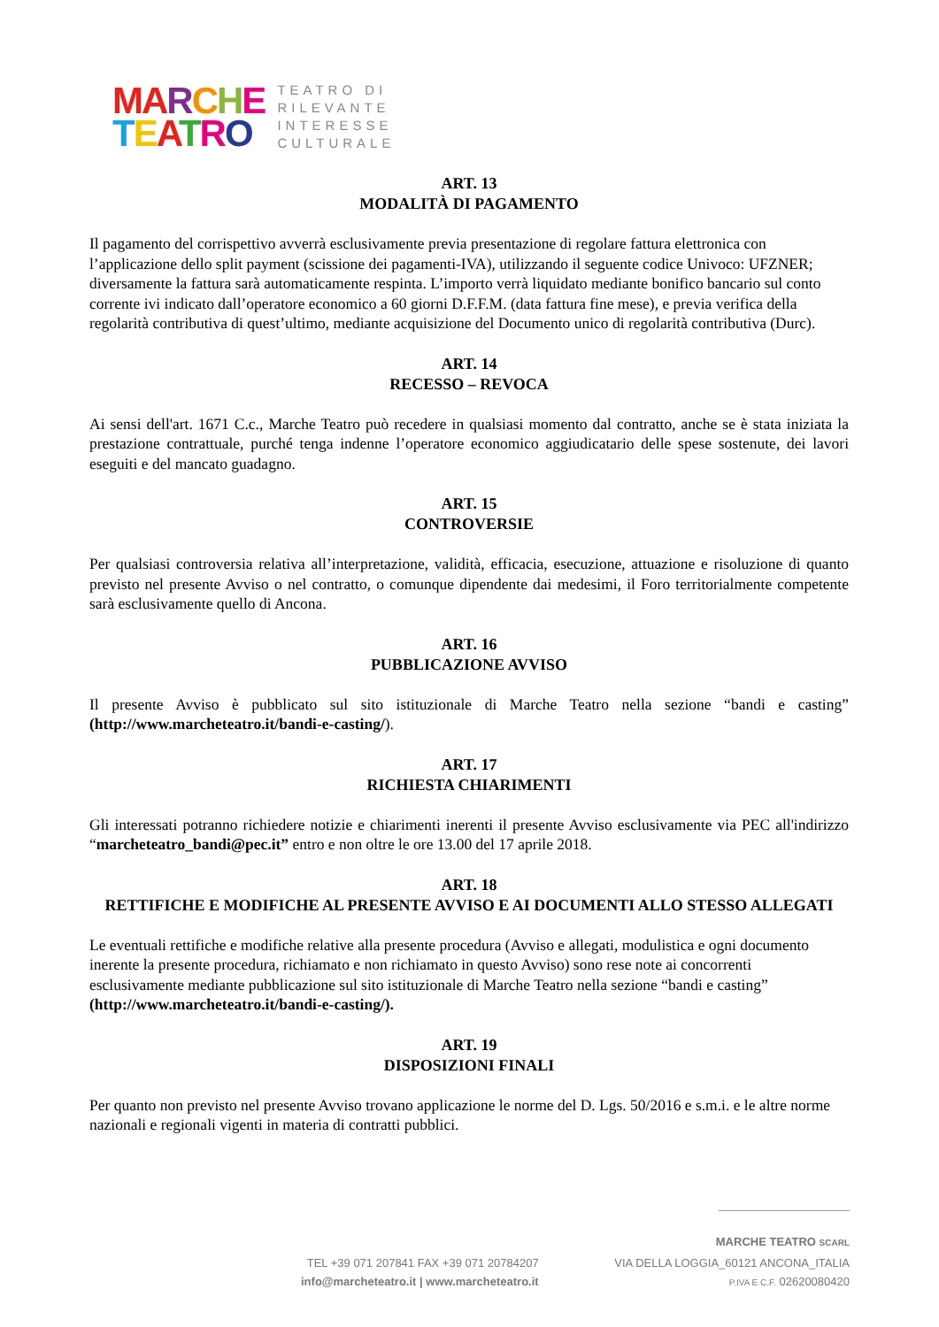MA RCHE
TEATRO
TEATRO DI
RILEVANTE
INTERESSE
CULTURALE
ART. 13
MODALITÀ DI PAGAMENTO
Il pagamento del corrispettivo avverrà esclusivamente previa presentazione di regolare fattura elettronica con l’applicazione dello split payment (scissione dei pagamenti-IVA), utilizzando il seguente codice Univoco: UFZNER; diversamente la fattura sarà automaticamente respinta. L’importo verrà liquidato mediante bonifico bancario sul conto corrente ivi indicato dall’operatore economico a 60 giorni D.F.F.M. (data fattura fine mese), e previa verifica della regolarità contributiva di quest’ultimo, mediante acquisizione del Documento unico di regolarità contributiva (Durc).
ART. 14
RECESSO – REVOCA
Ai sensi dell'art. 1671 C.c., Marche Teatro può recedere in qualsiasi momento dal contratto, anche se è stata iniziata la prestazione contrattuale, purché tenga indenne l’operatore economico aggiudicatario delle spese sostenute, dei lavori eseguiti e del mancato guadagno.
ART. 15
CONTROVERSIE
Per qualsiasi controversia relativa all’interpretazione, validità, efficacia, esecuzione, attuazione e risoluzione di quanto previsto nel presente Avviso o nel contratto, o comunque dipendente dai medesimi, il Foro territorialmente competente sarà esclusivamente quello di Ancona.
ART. 16
PUBBLICAZIONE AVVISO
Il presente Avviso è pubblicato sul sito istituzionale di Marche Teatro nella sezione “bandi e casting” (http://www.marcheteatro.it/bandi-e-casting/).
ART. 17
RICHIESTA CHIARIMENTI
Gli interessati potranno richiedere notizie e chiarimenti inerenti il presente Avviso esclusivamente via PEC all'indirizzo “marcheteatro_bandi@pec.it” entro e non oltre le ore 13.00 del 17 aprile 2018.
ART. 18
RETTIFICHE E MODIFICHE AL PRESENTE AVVISO E AI DOCUMENTI ALLO STESSO ALLEGATI
Le eventuali rettifiche e modifiche relative alla presente procedura (Avviso e allegati, modulistica e ogni documento inerente la presente procedura, richiamato e non richiamato in questo Avviso) sono rese note ai concorrenti esclusivamente mediante pubblicazione sul sito istituzionale di Marche Teatro nella sezione “bandi e casting” (http://www.marcheteatro.it/bandi-e-casting/).
ART. 19
DISPOSIZIONI FINALI
Per quanto non previsto nel presente Avviso trovano applicazione le norme del D. Lgs. 50/2016 e s.m.i. e le altre norme nazionali e regionali vigenti in materia di contratti pubblici.
MARCHE TEATRO SCARL
TEL +39 071 207841 FAX +39 071 20784207
info@marcheteatro.it | www.marcheteatro.it
VIA DELLA LOGGIA_60121 ANCONA_ITALIA
P.IVA E C.F. 02620080420